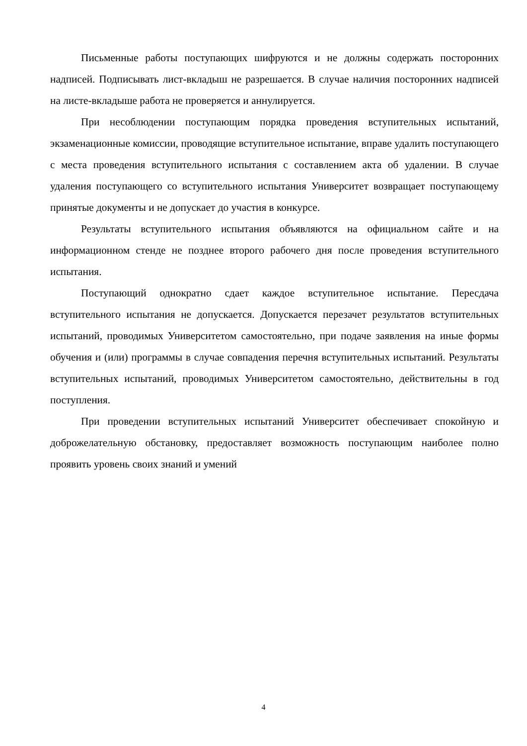Письменные работы поступающих шифруются и не должны содержать посторонних надписей. Подписывать лист-вкладыш не разрешается. В случае наличия посторонних надписей на листе-вкладыше работа не проверяется и аннулируется.
При несоблюдении поступающим порядка проведения вступительных испытаний, экзаменационные комиссии, проводящие вступительное испытание, вправе удалить поступающего с места проведения вступительного испытания с составлением акта об удалении. В случае удаления поступающего со вступительного испытания Университет возвращает поступающему принятые документы и не допускает до участия в конкурсе.
Результаты вступительного испытания объявляются на официальном сайте и на информационном стенде не позднее второго рабочего дня после проведения вступительного испытания.
Поступающий однократно сдает каждое вступительное испытание. Пересдача вступительного испытания не допускается. Допускается перезачет результатов вступительных испытаний, проводимых Университетом самостоятельно, при подаче заявления на иные формы обучения и (или) программы в случае совпадения перечня вступительных испытаний. Результаты вступительных испытаний, проводимых Университетом самостоятельно, действительны в год поступления.
При проведении вступительных испытаний Университет обеспечивает спокойную и доброжелательную обстановку, предоставляет возможность поступающим наиболее полно проявить уровень своих знаний и умений
4